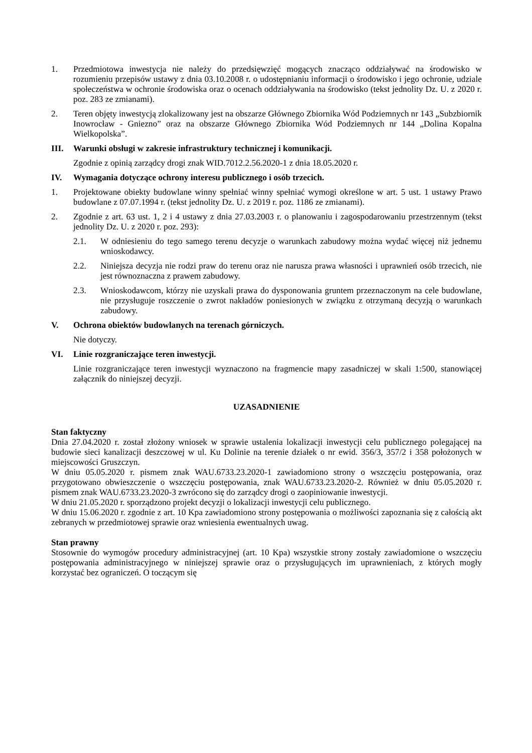1. Przedmiotowa inwestycja nie należy do przedsięwzięć mogących znacząco oddziaływać na środowisko w rozumieniu przepisów ustawy z dnia 03.10.2008 r. o udostępnianiu informacji o środowisko i jego ochronie, udziale społeczeństwa w ochronie środowiska oraz o ocenach oddziaływania na środowisko (tekst jednolity Dz. U. z 2020 r. poz. 283 ze zmianami).
2. Teren objęty inwestycją zlokalizowany jest na obszarze Głównego Zbiornika Wód Podziemnych nr 143 „Subzbiornik Inowrocław - Gniezno” oraz na obszarze Głównego Zbiornika Wód Podziemnych nr 144 „Dolina Kopalna Wielkopolska”.
III. Warunki obsługi w zakresie infrastruktury technicznej i komunikacji.
Zgodnie z opinią zarządcy drogi znak WID.7012.2.56.2020-1 z dnia 18.05.2020 r.
IV. Wymagania dotyczące ochrony interesu publicznego i osób trzecich.
1. Projektowane obiekty budowlane winny spełniać winny spełniać wymogi określone w art. 5 ust. 1 ustawy Prawo budowlane z 07.07.1994 r. (tekst jednolity Dz. U. z 2019 r. poz. 1186 ze zmianami).
2. Zgodnie z art. 63 ust. 1, 2 i 4 ustawy z dnia 27.03.2003 r. o planowaniu i zagospodarowaniu przestrzennym (tekst jednolity Dz. U. z 2020 r. poz. 293):
2.1. W odniesieniu do tego samego terenu decyzje o warunkach zabudowy można wydać więcej niż jednemu wnioskodawcy.
2.2. Niniejsza decyzja nie rodzi praw do terenu oraz nie narusza prawa własności i uprawnień osób trzecich, nie jest równoznaczna z prawem zabudowy.
2.3. Wnioskodawcom, którzy nie uzyskali prawa do dysponowania gruntem przeznaczonym na cele budowlane, nie przysługuje roszczenie o zwrot nakładów poniesionych w związku z otrzymaną decyzją o warunkach zabudowy.
V. Ochrona obiektów budowlanych na terenach górniczych.
Nie dotyczy.
VI. Linie rozgraniczające teren inwestycji.
Linie rozgraniczające teren inwestycji wyznaczono na fragmencie mapy zasadniczej w skali 1:500, stanowiącej załącznik do niniejszej decyzji.
UZASADNIENIE
Stan faktyczny
Dnia 27.04.2020 r. został złożony wniosek w sprawie ustalenia lokalizacji inwestycji celu publicznego polegającej na budowie sieci kanalizacji deszczowej w ul. Ku Dolinie na terenie działek o nr ewid. 356/3, 357/2 i 358 położonych w miejscowości Gruszczyn.
W dniu 05.05.2020 r. pismem znak WAU.6733.23.2020-1 zawiadomiono strony o wszczęciu postępowania, oraz przygotowano obwieszczenie o wszczęciu postępowania, znak WAU.6733.23.2020-2. Również w dniu 05.05.2020 r. pismem znak WAU.6733.23.2020-3 zwrócono się do zarządcy drogi o zaopiniowanie inwestycji.
W dniu 21.05.2020 r. sporządzono projekt decyzji o lokalizacji inwestycji celu publicznego.
W dniu 15.06.2020 r. zgodnie z art. 10 Kpa zawiadomiono strony postępowania o możliwości zapoznania się z całością akt zebranych w przedmiotowej sprawie oraz wniesienia ewentualnych uwag.
Stan prawny
Stosownie do wymogów procedury administracyjnej (art. 10 Kpa) wszystkie strony zostały zawiadomione o wszczęciu postępowania administracyjnego w niniejszej sprawie oraz o przysługujących im uprawnieniach, z których mogły korzystać bez ograniczeń. O toczącym się